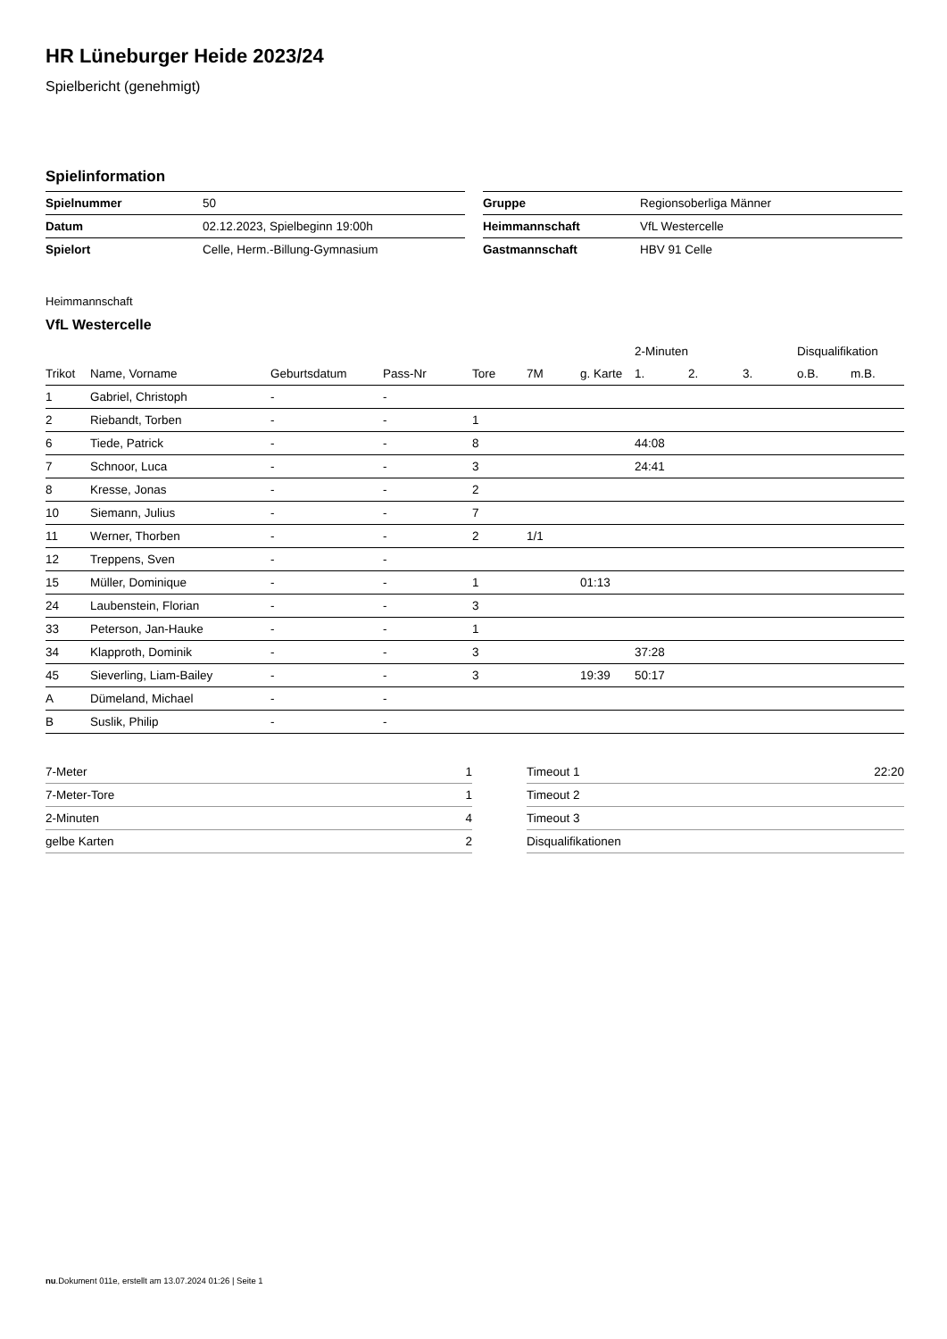HR Lüneburger Heide 2023/24
Spielbericht (genehmigt)
Spielinformation
| Spielnummer | 50 |
| Datum | 02.12.2023, Spielbeginn 19:00h |
| Spielort | Celle, Herm.-Billung-Gymnasium |
| Gruppe | Regionsoberliga Männer |
| Heimmannschaft | VfL Westercelle |
| Gastmannschaft | HBV 91 Celle |
Heimmannschaft
VfL Westercelle
| | | | | | | | 2-Minuten | | | Disqualifikation | |
| --- | --- | --- | --- | --- | --- | --- | --- | --- | --- | --- | --- |
| Trikot | Name, Vorname | Geburtsdatum | Pass-Nr | Tore | 7M | g. Karte | 1. | 2. | 3. | o.B. | m.B. |
| 1 | Gabriel, Christoph | - | - | | | | | | | | |
| 2 | Riebandt, Torben | - | - | 1 | | | | | | | |
| 6 | Tiede, Patrick | - | - | 8 | | | 44:08 | | | | |
| 7 | Schnoor, Luca | - | - | 3 | | | 24:41 | | | | |
| 8 | Kresse, Jonas | - | - | 2 | | | | | | | |
| 10 | Siemann, Julius | - | - | 7 | | | | | | | |
| 11 | Werner, Thorben | - | - | 2 | 1/1 | | | | | | |
| 12 | Treppens, Sven | - | - | | | | | | | | |
| 15 | Müller, Dominique | - | - | 1 | | 01:13 | | | | | |
| 24 | Laubenstein, Florian | - | - | 3 | | | | | | | |
| 33 | Peterson, Jan-Hauke | - | - | 1 | | | | | | | |
| 34 | Klapproth, Dominik | - | - | 3 | | | 37:28 | | | | |
| 45 | Sieverling, Liam-Bailey | - | - | 3 | | 19:39 | 50:17 | | | | |
| A | Dümeland, Michael | - | - | | | | | | | | |
| B | Suslik, Philip | - | - | | | | | | | | |
| 7-Meter | 1 |
| 7-Meter-Tore | 1 |
| 2-Minuten | 4 |
| gelbe Karten | 2 |
| Timeout 1 | 22:20 |
| Timeout 2 | |
| Timeout 3 | |
| Disqualifikationen | |
nu.Dokument 011e, erstellt am 13.07.2024 01:26 | Seite 1